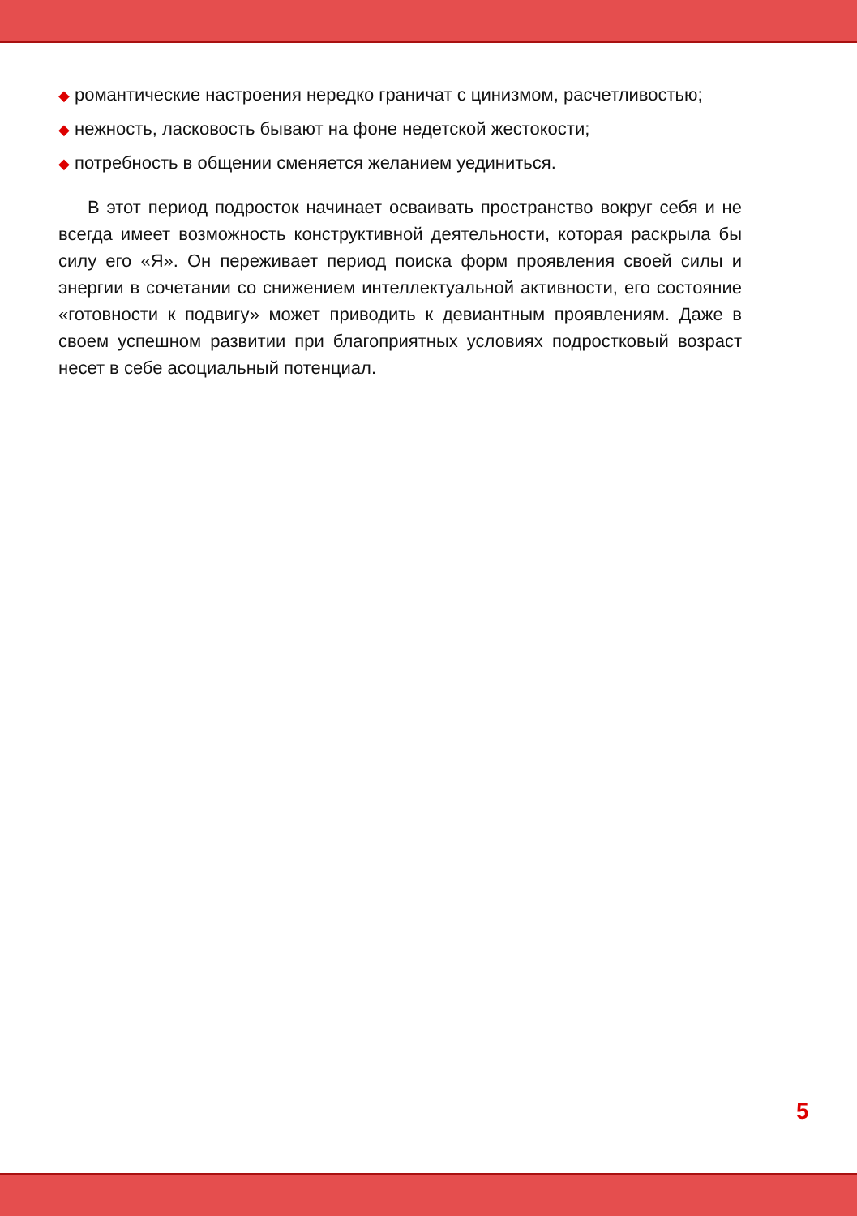◆ романтические настроения нередко граничат с цинизмом, расчетливостью;
◆ нежность, ласковость бывают на фоне недетской жестокости;
◆ потребность в общении сменяется желанием уединиться.
В этот период подросток начинает осваивать пространство вокруг себя и не всегда имеет возможность конструктивной деятельности, которая раскрыла бы силу его «Я». Он переживает период поиска форм проявления своей силы и энергии в сочетании со снижением интеллектуальной активности, его состояние «готовности к подвигу» может приводить к девиантным проявлениям. Даже в своем успешном развитии при благоприятных условиях подростковый возраст несет в себе асоциальный потенциал.
5